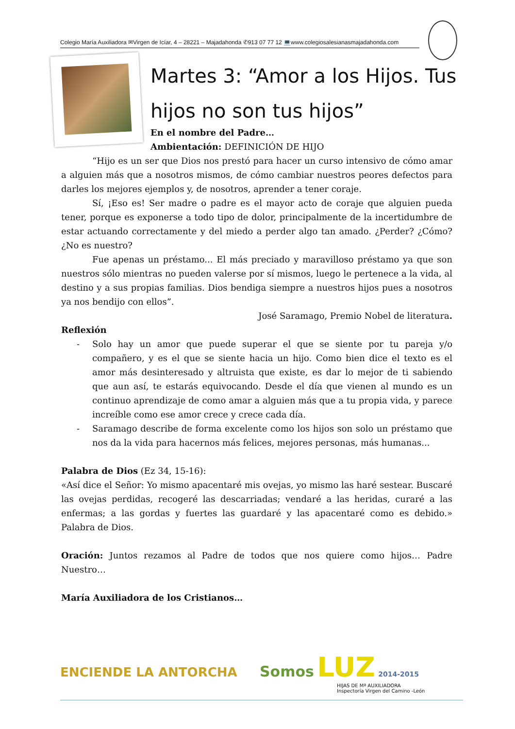Colegio María Auxiliadora ✉Virgen de Icíar, 4 – 28221 – Majadahonda ✆913 07 77 12 💻www.colegiosalesianasmajadahonda.com
Martes 3: “Amor a los Hijos. Tus hijos no son tus hijos”
En el nombre del Padre…
Ambientación: DEFINICIÓN DE HIJO
“Hijo es un ser que Dios nos prestó para hacer un curso intensivo de cómo amar a alguien más que a nosotros mismos, de cómo cambiar nuestros peores defectos para darles los mejores ejemplos y, de nosotros, aprender a tener coraje.
Sí, ¡Eso es! Ser madre o padre es el mayor acto de coraje que alguien pueda tener, porque es exponerse a todo tipo de dolor, principalmente de la incertidumbre de estar actuando correctamente y del miedo a perder algo tan amado. ¿Perder? ¿Cómo? ¿No es nuestro?
Fue apenas un préstamo... El más preciado y maravilloso préstamo ya que son nuestros sólo mientras no pueden valerse por sí mismos, luego le pertenece a la vida, al destino y a sus propias familias. Dios bendiga siempre a nuestros hijos pues a nosotros ya nos bendijo con ellos”.
José Saramago, Premio Nobel de literatura.
Reflexión
- Solo hay un amor que puede superar el que se siente por tu pareja y/o compañero, y es el que se siente hacia un hijo. Como bien dice el texto es el amor más desinteresado y altruista que existe, es dar lo mejor de ti sabiendo que aun así, te estarás equivocando. Desde el día que vienen al mundo es un continuo aprendizaje de como amar a alguien más que a tu propia vida, y parece increíble como ese amor crece y crece cada día.
- Saramago describe de forma excelente como los hijos son solo un préstamo que nos da la vida para hacernos más felices, mejores personas, más humanas...
Palabra de Dios (Ez 34, 15-16):
«Así dice el Señor: Yo mismo apacentaré mis ovejas, yo mismo las haré sestear. Buscaré las ovejas perdidas, recogeré las descarriadas; vendaré a las heridas, curaré a las enfermas; a las gordas y fuertes las guardaré y las apacentaré como es debido.» Palabra de Dios.
Oración: Juntos rezamos al Padre de todos que nos quiere como hijos… Padre Nuestro…
María Auxiliadora de los Cristianos…
ENCIENDE LA ANTORCHA Somos LUZ 2014-2015
HIJAS DE Mª AUXILIADORA
Inspectoría Virgen del Camino -León